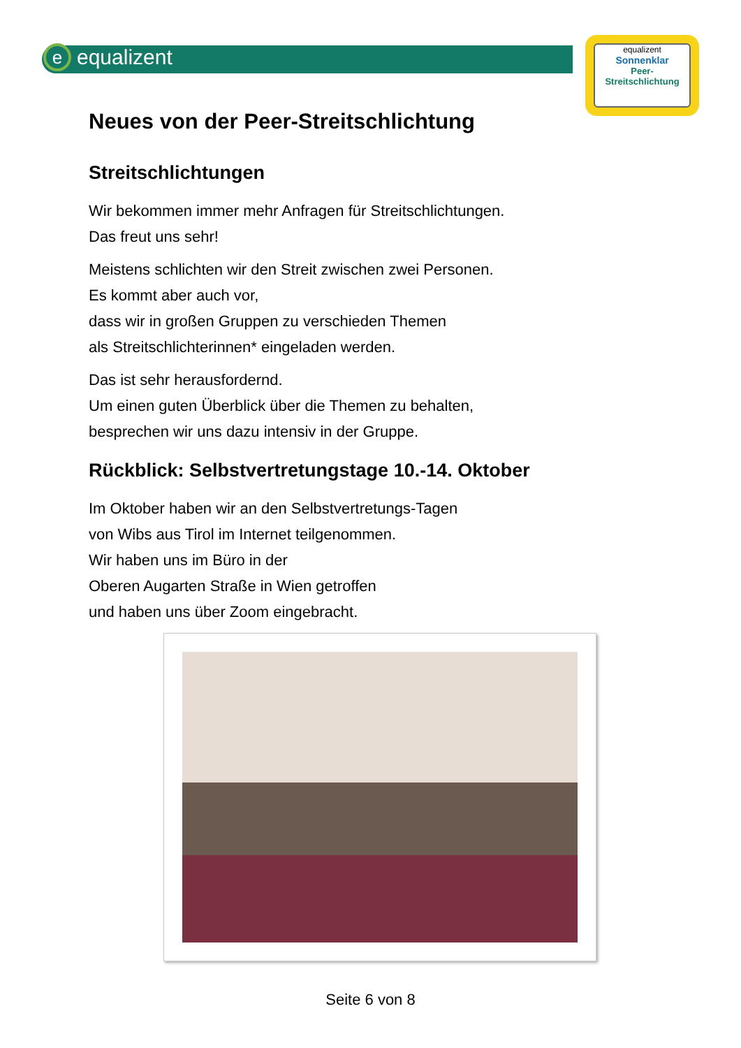e equalizent
equalizent
Sonnenklar
Peer-
Streitschlichtung
Neues von der Peer-Streitschlichtung
Streitschlichtungen
Wir bekommen immer mehr Anfragen für Streitschlichtungen.
Das freut uns sehr!
Meistens schlichten wir den Streit zwischen zwei Personen.
Es kommt aber auch vor,
dass wir in großen Gruppen zu verschieden Themen
als Streitschlichterinnen* eingeladen werden.
Das ist sehr herausfordernd.
Um einen guten Überblick über die Themen zu behalten,
besprechen wir uns dazu intensiv in der Gruppe.
Rückblick: Selbstvertretungstage 10.-14. Oktober
Im Oktober haben wir an den Selbstvertretungs-Tagen
von Wibs aus Tirol im Internet teilgenommen.
Wir haben uns im Büro in der
Oberen Augarten Straße in Wien getroffen
und haben uns über Zoom eingebracht.
Seite 6 von 8